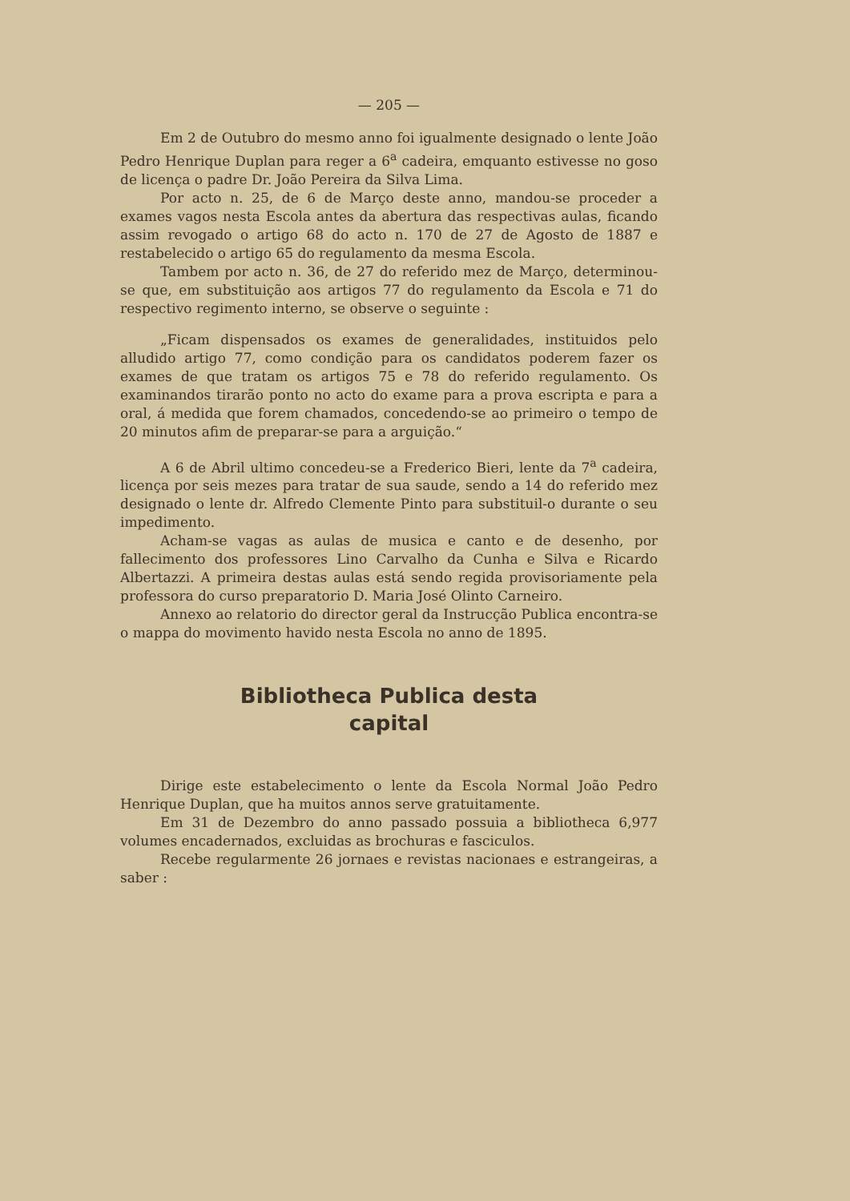— 205 —
Em 2 de Outubro do mesmo anno foi igualmente designado o lente João Pedro Henrique Duplan para reger a 6<sup>a</sup> cadeira, emquanto estivesse no goso de licença o padre Dr. João Pereira da Silva Lima.
Por acto n. 25, de 6 de Março deste anno, mandou-se proceder a exames vagos nesta Escola antes da abertura das respectivas aulas, ficando assim revogado o artigo 68 do acto n. 170 de 27 de Agosto de 1887 e restabelecido o artigo 65 do regulamento da mesma Escola.
Tambem por acto n. 36, de 27 do referido mez de Março, determinou-se que, em substituição aos artigos 77 do regulamento da Escola e 71 do respectivo regimento interno, se observe o seguinte :
„Ficam dispensados os exames de generalidades, instituidos pelo alludido artigo 77, como condição para os candidatos poderem fazer os exames de que tratam os artigos 75 e 78 do referido regulamento. Os examinandos tirarão ponto no acto do exame para a prova escripta e para a oral, á medida que forem chamados, concedendo-se ao primeiro o tempo de 20 minutos afim de preparar-se para a arguição.“
A 6 de Abril ultimo concedeu-se a Frederico Bieri, lente da 7<sup>a</sup> cadeira, licença por seis mezes para tratar de sua saude, sendo a 14 do referido mez designado o lente dr. Alfredo Clemente Pinto para substituil-o durante o seu impedimento.
Acham-se vagas as aulas de musica e canto e de desenho, por fallecimento dos professores Lino Carvalho da Cunha e Silva e Ricardo Albertazzi. A primeira destas aulas está sendo regida provisoriamente pela professora do curso preparatorio D. Maria José Olinto Carneiro.
Annexo ao relatorio do director geral da Instrucção Publica encontra-se o mappa do movimento havido nesta Escola no anno de 1895.
Bibliotheca Publica desta
capital
Dirige este estabelecimento o lente da Escola Normal João Pedro Henrique Duplan, que ha muitos annos serve gratuitamente.
Em 31 de Dezembro do anno passado possuia a bibliotheca 6,977 volumes encadernados, excluidas as brochuras e fasciculos.
Recebe regularmente 26 jornaes e revistas nacionaes e estrangeiras, a saber :